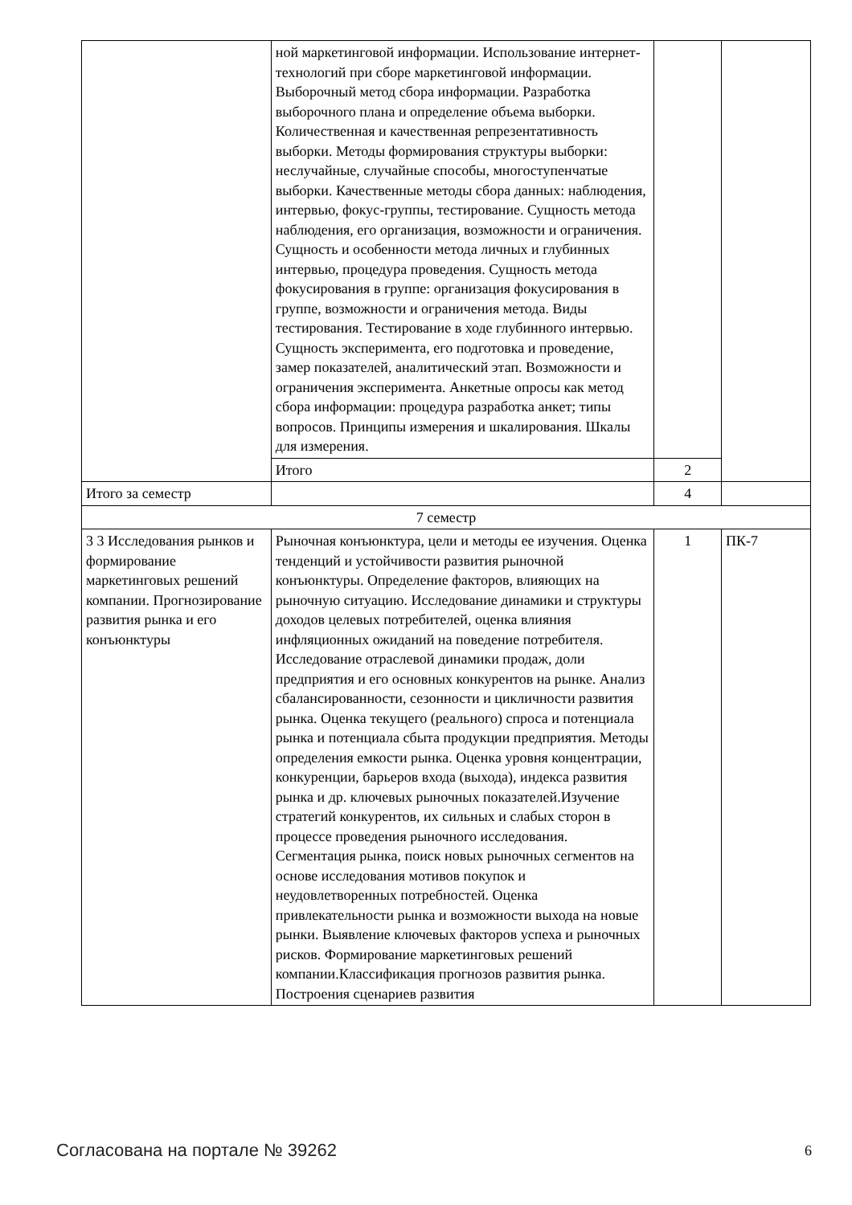| | ной маркетинговой информации. Использование интернет-технологий при сборе маркетинговой информации. Выборочный метод сбора информации. Разработка выборочного плана и определение объема выборки. Количественная и качественная репрезентативность выборки. Методы формирования структуры выборки: неслучайные, случайные способы, многоступенчатые выборки. Качественные методы сбора данных: наблюдения, интервью, фокус-группы, тестирование. Сущность метода наблюдения, его организация, возможности и ограничения. Сущность и особенности метода личных и глубинных интервью, процедура проведения. Сущность метода фокусирования в группе: организация фокусирования в группе, возможности и ограничения метода. Виды тестирования. Тестирование в ходе глубинного интервью. Сущность эксперимента, его подготовка и проведение, замер показателей, аналитический этап. Возможности и ограничения эксперимента. Анкетные опросы как метод сбора информации: процедура разработка анкет; типы вопросов. Принципы измерения и шкалирования. Шкалы для измерения. | | |
| | Итого | 2 | |
| Итого за семестр | | 4 | |
| 7 семестр | | | |
| 3 3 Исследования рынков и формирование маркетинговых решений компании. Прогнозирование развития рынка и его конъюнктуры | Рыночная конъюнктура, цели и методы ее изучения. Оценка тенденций и устойчивости развития рыночной конъюнктуры. Определение факторов, влияющих на рыночную ситуацию. Исследование динамики и структуры доходов целевых потребителей, оценка влияния инфляционных ожиданий на поведение потребителя. Исследование отраслевой динамики продаж, доли предприятия и его основных конкурентов на рынке. Анализ сбалансированности, сезонности и цикличности развития рынка. Оценка текущего (реального) спроса и потенциала рынка и потенциала сбыта продукции предприятия. Методы определения емкости рынка. Оценка уровня концентрации, конкуренции, барьеров входа (выхода), индекса развития рынка и др. ключевых рыночных показателей.Изучение стратегий конкурентов, их сильных и слабых сторон в процессе проведения рыночного исследования. Сегментация рынка, поиск новых рыночных сегментов на основе исследования мотивов покупок и неудовлетворенных потребностей. Оценка привлекательности рынка и возможности выхода на новые рынки. Выявление ключевых факторов успеха и рыночных рисков. Формирование маркетинговых решений компании.Классификация прогнозов развития рынка. Построения сценариев развития | 1 | ПК-7 |
Согласована на портале № 39262 6